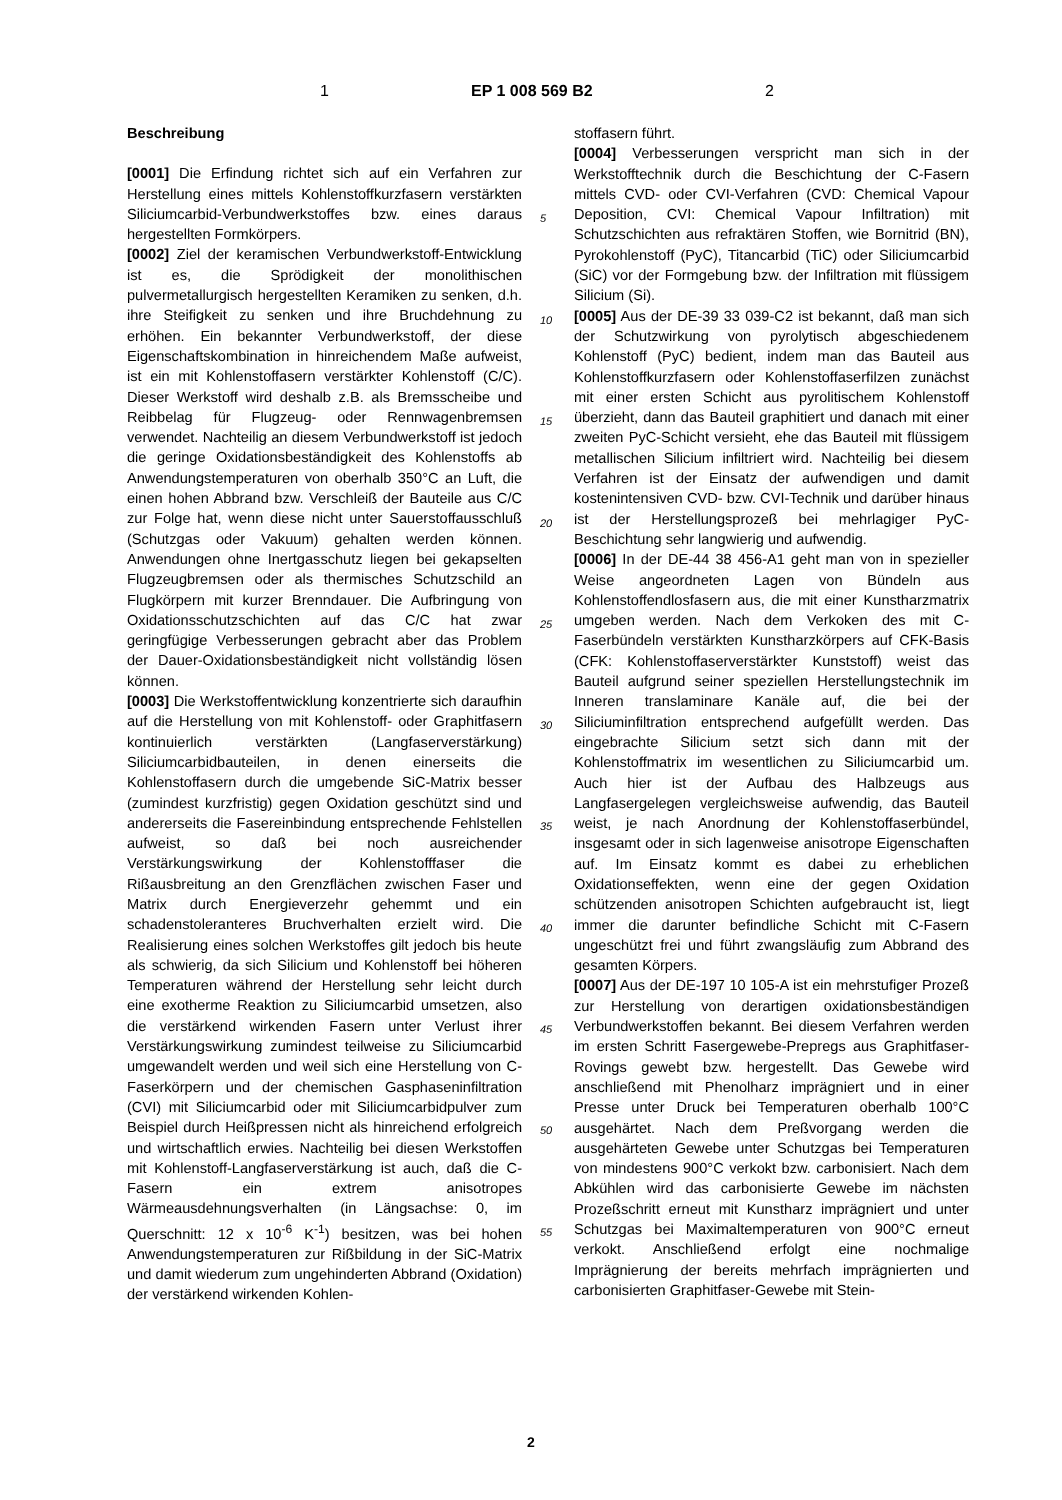1 EP 1 008 569 B2 2
Beschreibung
[0001] Die Erfindung richtet sich auf ein Verfahren zur Herstellung eines mittels Kohlenstoffkurzfasern verstärkten Siliciumcarbid-Verbundwerkstoffes bzw. eines daraus hergestellten Formkörpers.
[0002] Ziel der keramischen Verbundwerkstoff-Entwicklung ist es, die Sprödigkeit der monolithischen pulvermetallurgisch hergestellten Keramiken zu senken, d.h. ihre Steifigkeit zu senken und ihre Bruchdehnung zu erhöhen. Ein bekannter Verbundwerkstoff, der diese Eigenschaftskombination in hinreichendem Maße aufweist, ist ein mit Kohlenstoffasern verstärkter Kohlenstoff (C/C). Dieser Werkstoff wird deshalb z.B. als Bremsscheibe und Reibbelag für Flugzeug- oder Rennwagenbremsen verwendet. Nachteilig an diesem Verbundwerkstoff ist jedoch die geringe Oxidationsbeständigkeit des Kohlenstoffs ab Anwendungstemperaturen von oberhalb 350°C an Luft, die einen hohen Abbrand bzw. Verschleiß der Bauteile aus C/C zur Folge hat, wenn diese nicht unter Sauerstoffausschluß (Schutzgas oder Vakuum) gehalten werden können. Anwendungen ohne Inertgasschutz liegen bei gekapselten Flugzeugbremsen oder als thermisches Schutzschild an Flugkörpern mit kurzer Brenndauer. Die Aufbringung von Oxidationsschutzschichten auf das C/C hat zwar geringfügige Verbesserungen gebracht aber das Problem der Dauer-Oxidationsbeständigkeit nicht vollständig lösen können.
[0003] Die Werkstoffentwicklung konzentrierte sich daraufhin auf die Herstellung von mit Kohlenstoff- oder Graphitfasern kontinuierlich verstärkten (Langfaserverstärkung) Siliciumcarbidbauteilen, in denen einerseits die Kohlenstoffasern durch die umgebende SiC-Matrix besser (zumindest kurzfristig) gegen Oxidation geschützt sind und andererseits die Fasereinbindung entsprechende Fehlstellen aufweist, so daß bei noch ausreichender Verstärkungswirkung der Kohlenstofffaser die Rißausbreitung an den Grenzflächen zwischen Faser und Matrix durch Energieverzehr gehemmt und ein schadenstoleranteres Bruchverhalten erzielt wird. Die Realisierung eines solchen Werkstoffes gilt jedoch bis heute als schwierig, da sich Silicium und Kohlenstoff bei höheren Temperaturen während der Herstellung sehr leicht durch eine exotherme Reaktion zu Siliciumcarbid umsetzen, also die verstärkend wirkenden Fasern unter Verlust ihrer Verstärkungswirkung zumindest teilweise zu Siliciumcarbid umgewandelt werden und weil sich eine Herstellung von C-Faserkörpern und der chemischen Gasphaseninfiltration (CVI) mit Siliciumcarbid oder mit Siliciumcarbidpulver zum Beispiel durch Heißpressen nicht als hinreichend erfolgreich und wirtschaftlich erwies. Nachteilig bei diesen Werkstoffen mit Kohlenstoff-Langfaserverstärkung ist auch, daß die C-Fasern ein extrem anisotropes Wärmeausdehnungsverhalten (in Längsachse: 0, im Querschnitt: 12 x 10<sup>-6</sup> K<sup>-1</sup>) besitzen, was bei hohen Anwendungstemperaturen zur Rißbildung in der SiC-Matrix und damit wiederum zum ungehinderten Abbrand (Oxidation) der verstärkend wirkenden Kohlen-
stoffasern führt.
[0004] Verbesserungen verspricht man sich in der Werkstofftechnik durch die Beschichtung der C-Fasern mittels CVD- oder CVI-Verfahren (CVD: Chemical Vapour Deposition, CVI: Chemical Vapour Infiltration) mit Schutzschichten aus refraktären Stoffen, wie Bornitrid (BN), Pyrokohlenstoff (PyC), Titancarbid (TiC) oder Siliciumcarbid (SiC) vor der Formgebung bzw. der Infiltration mit flüssigem Silicium (Si).
[0005] Aus der DE-39 33 039-C2 ist bekannt, daß man sich der Schutzwirkung von pyrolytisch abgeschiedenem Kohlenstoff (PyC) bedient, indem man das Bauteil aus Kohlenstoffkurzfasern oder Kohlenstoffaserfilzen zunächst mit einer ersten Schicht aus pyrolitischem Kohlenstoff überzieht, dann das Bauteil graphitiert und danach mit einer zweiten PyC-Schicht versieht, ehe das Bauteil mit flüssigem metallischen Silicium infiltriert wird. Nachteilig bei diesem Verfahren ist der Einsatz der aufwendigen und damit kostenintensiven CVD- bzw. CVI-Technik und darüber hinaus ist der Herstellungsprozeß bei mehrlagiger PyC-Beschichtung sehr langwierig und aufwendig.
[0006] In der DE-44 38 456-A1 geht man von in spezieller Weise angeordneten Lagen von Bündeln aus Kohlenstoffendlosfasern aus, die mit einer Kunstharzmatrix umgeben werden. Nach dem Verkoken des mit C-Faserbündeln verstärkten Kunstharzkörpers auf CFK-Basis (CFK: Kohlenstoffaserverstärkter Kunststoff) weist das Bauteil aufgrund seiner speziellen Herstellungstechnik im Inneren translaminare Kanäle auf, die bei der Siliciuminfiltration entsprechend aufgefüllt werden. Das eingebrachte Silicium setzt sich dann mit der Kohlenstoffmatrix im wesentlichen zu Siliciumcarbid um. Auch hier ist der Aufbau des Halbzeugs aus Langfasergelegen vergleichsweise aufwendig, das Bauteil weist, je nach Anordnung der Kohlenstoffaserbündel, insgesamt oder in sich lagenweise anisotrope Eigenschaften auf. Im Einsatz kommt es dabei zu erheblichen Oxidationseffekten, wenn eine der gegen Oxidation schützenden anisotropen Schichten aufgebraucht ist, liegt immer die darunter befindliche Schicht mit C-Fasern ungeschützt frei und führt zwangsläufig zum Abbrand des gesamten Körpers.
[0007] Aus der DE-197 10 105-A ist ein mehrstufiger Prozeß zur Herstellung von derartigen oxidationsbeständigen Verbundwerkstoffen bekannt. Bei diesem Verfahren werden im ersten Schritt Fasergewebe-Prepregs aus Graphitfaser-Rovings gewebt bzw. hergestellt. Das Gewebe wird anschließend mit Phenolharz imprägniert und in einer Presse unter Druck bei Temperaturen oberhalb 100°C ausgehärtet. Nach dem Preßvorgang werden die ausgehärteten Gewebe unter Schutzgas bei Temperaturen von mindestens 900°C verkokt bzw. carbonisiert. Nach dem Abkühlen wird das carbonisierte Gewebe im nächsten Prozeßschritt erneut mit Kunstharz imprägniert und unter Schutzgas bei Maximaltemperaturen von 900°C erneut verkokt. Anschließend erfolgt eine nochmalige Imprägnierung der bereits mehrfach imprägnierten und carbonisierten Graphitfaser-Gewebe mit Stein-
5
10
15
20
25
30
35
40
45
50
55
2